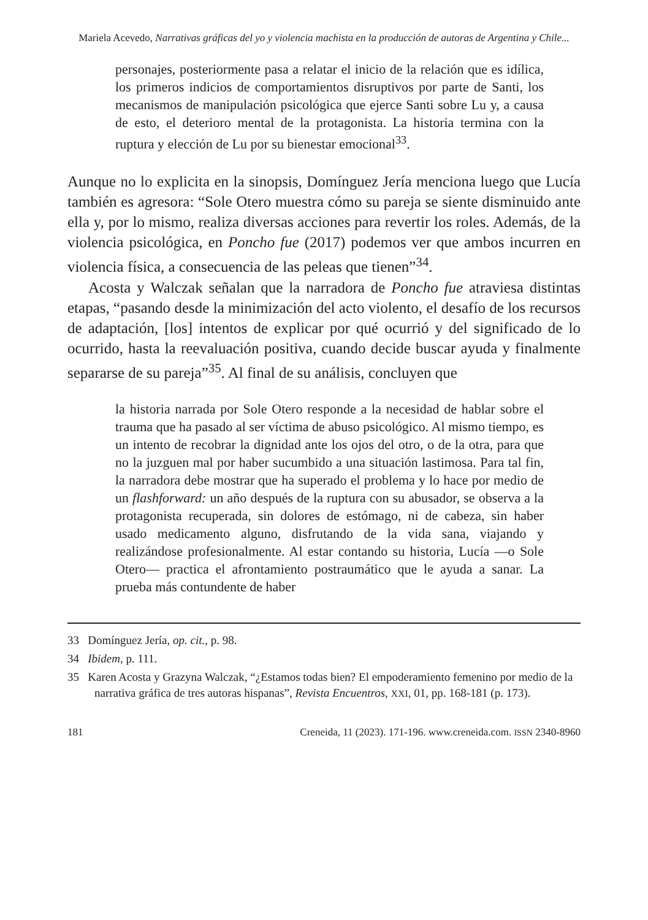Mariela Acevedo, Narrativas gráficas del yo y violencia machista en la producción de autoras de Argentina y Chile...
personajes, posteriormente pasa a relatar el inicio de la relación que es idílica, los primeros indicios de comportamientos disruptivos por parte de Santi, los mecanismos de manipulación psicológica que ejerce Santi sobre Lu y, a causa de esto, el deterioro mental de la protagonista. La historia termina con la ruptura y elección de Lu por su bienestar emocional<sup>33</sup>.
Aunque no lo explicita en la sinopsis, Domínguez Jería menciona luego que Lucía también es agresora: “Sole Otero muestra cómo su pareja se siente disminuido ante ella y, por lo mismo, realiza diversas acciones para revertir los roles. Además, de la violencia psicológica, en Poncho fue (2017) podemos ver que ambos incurren en violencia física, a consecuencia de las peleas que tienen”<sup>34</sup>.
Acosta y Walczak señalan que la narradora de Poncho fue atraviesa distintas etapas, “pasando desde la minimización del acto violento, el desafío de los recursos de adaptación, [los] intentos de explicar por qué ocurrió y del significado de lo ocurrido, hasta la reevaluación positiva, cuando decide buscar ayuda y finalmente separarse de su pareja”<sup>35</sup>. Al final de su análisis, concluyen que
la historia narrada por Sole Otero responde a la necesidad de hablar sobre el trauma que ha pasado al ser víctima de abuso psicológico. Al mismo tiempo, es un intento de recobrar la dignidad ante los ojos del otro, o de la otra, para que no la juzguen mal por haber sucumbido a una situación lastimosa. Para tal fin, la narradora debe mostrar que ha superado el problema y lo hace por medio de un flashforward: un año después de la ruptura con su abusador, se observa a la protagonista recuperada, sin dolores de estómago, ni de cabeza, sin haber usado medicamento alguno, disfrutando de la vida sana, viajando y realizándose profesionalmente. Al estar contando su historia, Lucía —o Sole Otero— practica el afrontamiento postraumático que le ayuda a sanar. La prueba más contundente de haber
33 Domínguez Jería, op. cit., p. 98.
34 Ibidem, p. 111.
35 Karen Acosta y Grazyna Walczak, “¿Estamos todas bien? El empoderamiento femenino por medio de la narrativa gráfica de tres autoras hispanas”, Revista Encuentros, XXI, 01, pp. 168-181 (p. 173).
181 Creneida, 11 (2023). 171-196. www.creneida.com. ISSN 2340-8960